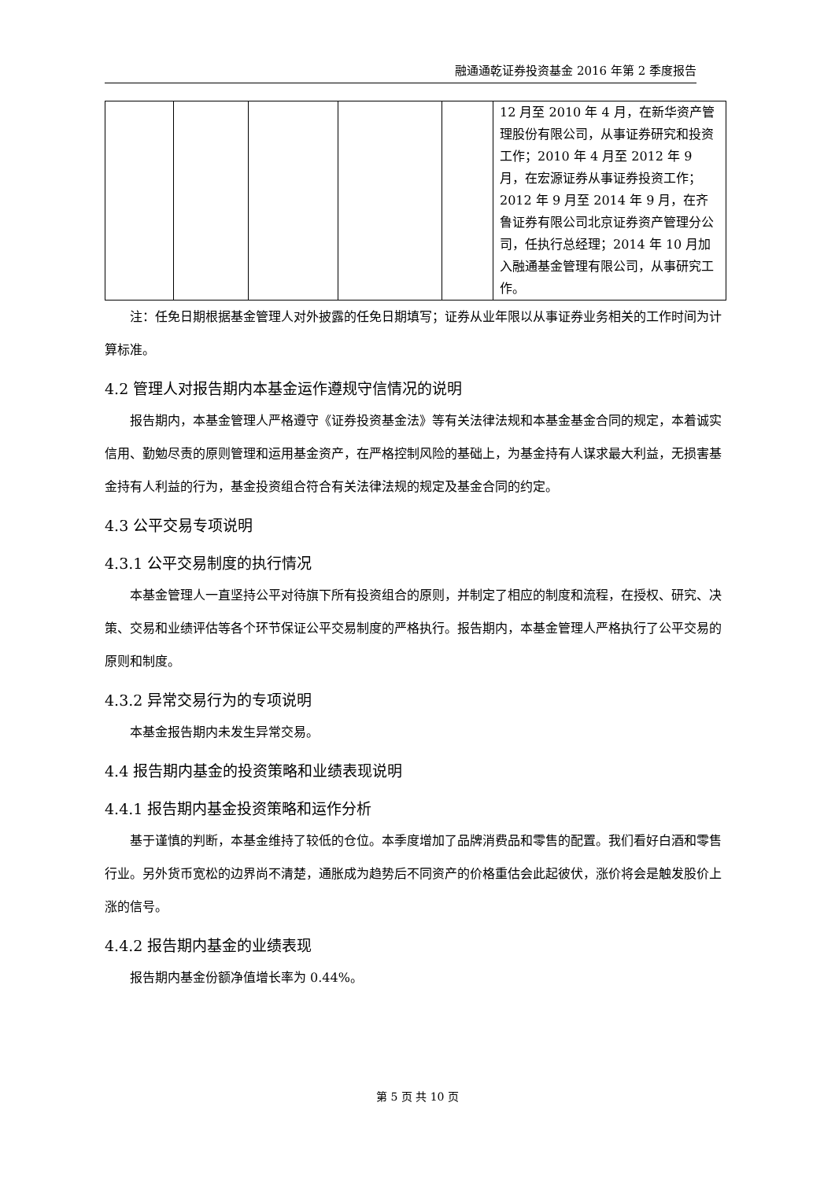融通通乾证券投资基金 2016 年第 2 季度报告
| | | | | | 12 月至 2010 年 4 月，在新华资产管理股份有限公司，从事证券研究和投资工作；2010 年 4 月至 2012 年 9 月，在宏源证券从事证券投资工作；2012 年 9 月至 2014 年 9 月，在齐鲁证券有限公司北京证券资产管理分公司，任执行总经理；2014 年 10 月加入融通基金管理有限公司，从事研究工作。 |
注：任免日期根据基金管理人对外披露的任免日期填写；证券从业年限以从事证券业务相关的工作时间为计算标准。
4.2 管理人对报告期内本基金运作遵规守信情况的说明
报告期内，本基金管理人严格遵守《证券投资基金法》等有关法律法规和本基金基金合同的规定，本着诚实信用、勤勉尽责的原则管理和运用基金资产，在严格控制风险的基础上，为基金持有人谋求最大利益，无损害基金持有人利益的行为，基金投资组合符合有关法律法规的规定及基金合同的约定。
4.3 公平交易专项说明
4.3.1 公平交易制度的执行情况
本基金管理人一直坚持公平对待旗下所有投资组合的原则，并制定了相应的制度和流程，在授权、研究、决策、交易和业绩评估等各个环节保证公平交易制度的严格执行。报告期内，本基金管理人严格执行了公平交易的原则和制度。
4.3.2 异常交易行为的专项说明
本基金报告期内未发生异常交易。
4.4 报告期内基金的投资策略和业绩表现说明
4.4.1 报告期内基金投资策略和运作分析
基于谨慎的判断，本基金维持了较低的仓位。本季度增加了品牌消费品和零售的配置。我们看好白酒和零售行业。另外货币宽松的边界尚不清楚，通胀成为趋势后不同资产的价格重估会此起彼伏，涨价将会是触发股价上涨的信号。
4.4.2 报告期内基金的业绩表现
报告期内基金份额净值增长率为 0.44%。
第 5 页 共 10 页